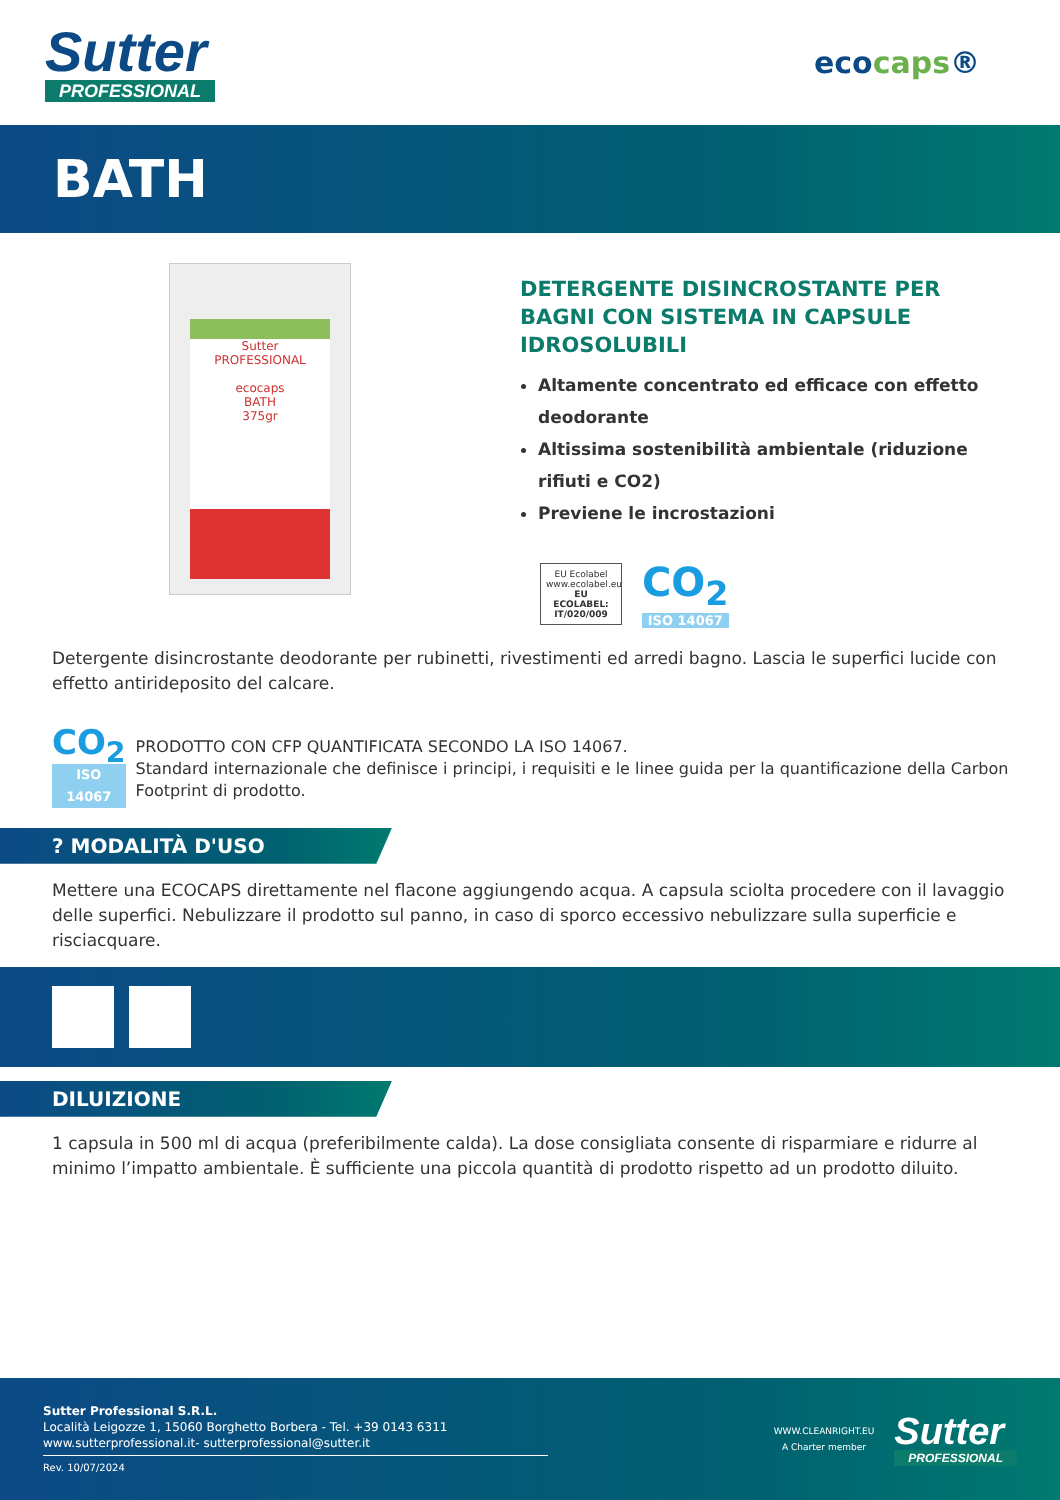Sutter
PROFESSIONAL
ecocaps®
BATH
Sutter
PROFESSIONAL
ecocaps
BATH
375gr
DETERGENTE DISINCROSTANTE PER BAGNI CON SISTEMA IN CAPSULE IDROSOLUBILI
Altamente concentrato ed efficace con effetto deodorante
Altissima sostenibilità ambientale (riduzione rifiuti e CO2)
Previene le incrostazioni
EU Ecolabel
www.ecolabel.eu
EU ECOLABEL: IT/020/009
CO<sub>2</sub>
ISO 14067
Detergente disincrostante deodorante per rubinetti, rivestimenti ed arredi bagno. Lascia le superfici lucide con effetto antirideposito del calcare.
CO<sub>2</sub>
ISO 14067
PRODOTTO CON CFP QUANTIFICATA SECONDO LA ISO 14067.
Standard internazionale che definisce i principi, i requisiti e le linee guida per la quantificazione della Carbon Footprint di prodotto.
? MODALITÀ D'USO
Mettere una ECOCAPS direttamente nel flacone aggiungendo acqua. A capsula sciolta procedere con il lavaggio delle superfici. Nebulizzare il prodotto sul panno, in caso di sporco eccessivo nebulizzare sulla superficie e risciacquare.
DILUIZIONE
1 capsula in 500 ml di acqua (preferibilmente calda). La dose consigliata consente di risparmiare e ridurre al minimo l’impatto ambientale. È sufficiente una piccola quantità di prodotto rispetto ad un prodotto diluito.
Sutter Professional S.R.L.
Località Leigozze 1, 15060 Borghetto Borbera - Tel. +39 0143 6311
www.sutterprofessional.it- sutterprofessional@sutter.it
Rev. 10/07/2024
WWW.CLEANRIGHT.EU
A Charter member
Sutter
PROFESSIONAL